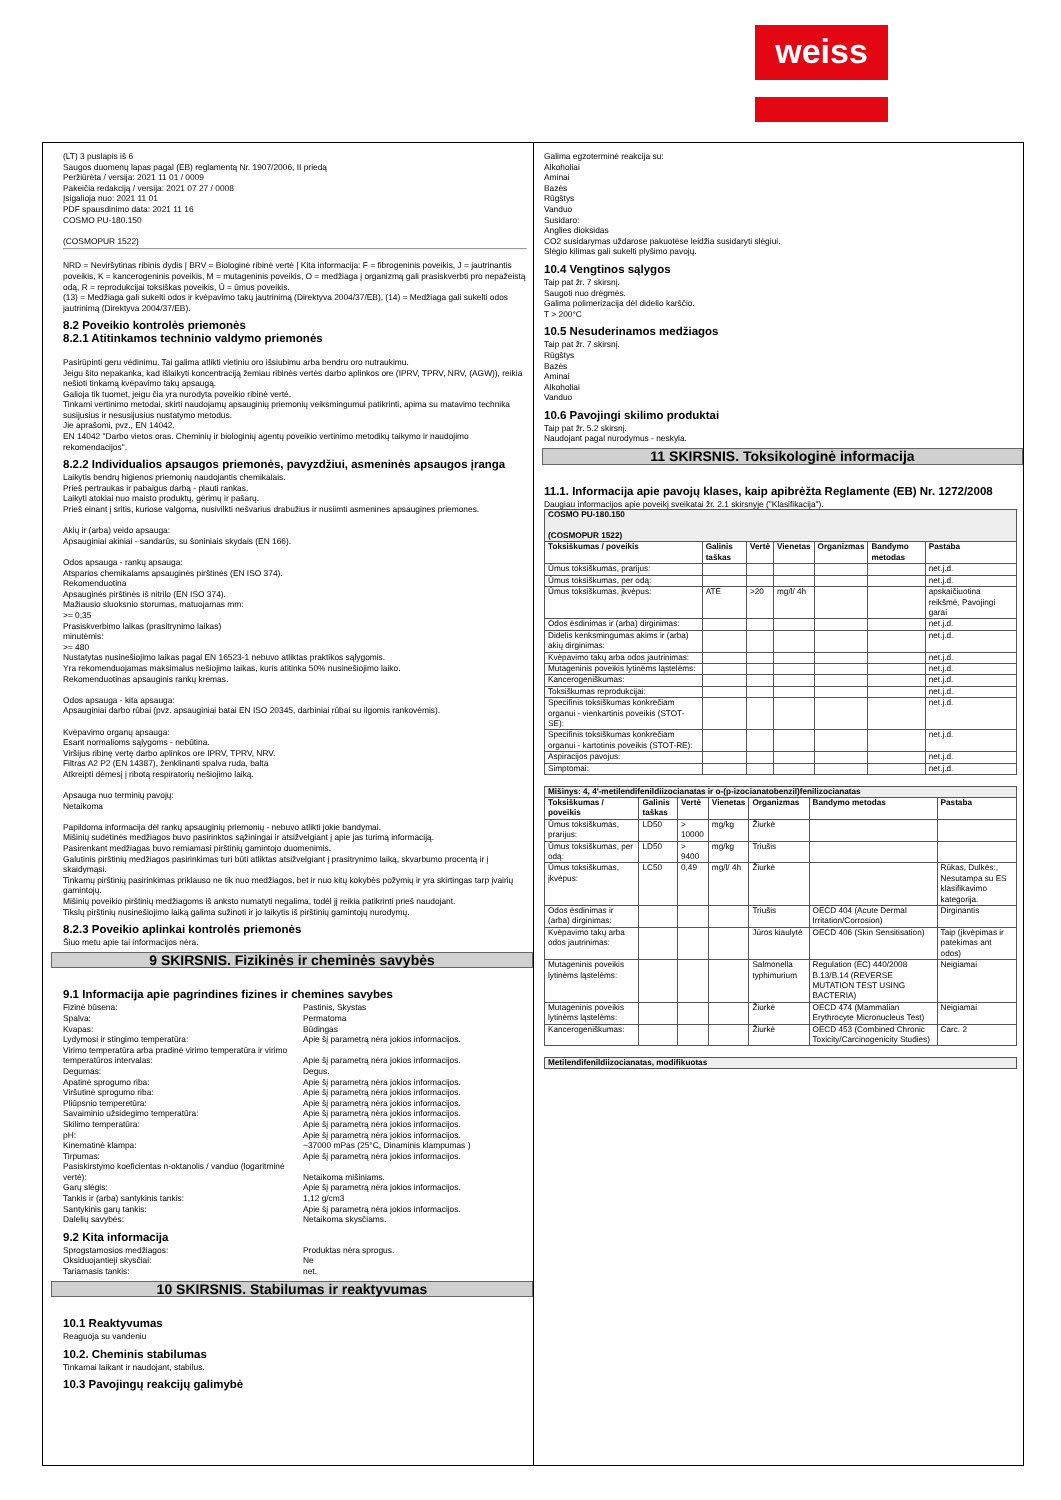weiss
(LT) 3 puslapis iš 6
Saugos duomenų lapas pagal (EB) reglamentą Nr. 1907/2006, II priedą
Peržiūrėta / versija: 2021 11 01 / 0009
Pakeičia redakciją / versija: 2021 07 27 / 0008
Įsigalioja nuo: 2021 11 01
PDF spausdinimo data: 2021 11 16
COSMO PU-180.150
(COSMOPUR 1522)
NRD = Neviršytinas ribinis dydis | BRV = Biologinė ribinė vertė | Kita informacija: F = fibrogeninis poveikis, J = jautrinantis poveikis, K = kancerogeninis poveikis, M = mutageninis poveikis, O = medžiaga į organizmą gali prasiskverbti pro nepažeistą odą, R = reprodukcijai toksiškas poveikis, Ū = ūmus poveikis.
(13) = Medžiaga gali sukelti odos ir kvėpavimo takų jautrinimą (Direktyva 2004/37/EB), (14) = Medžiaga gali sukelti odos jautrinimą (Direktyva 2004/37/EB).
8.2 Poveikio kontrolės priemonės
8.2.1 Atitinkamos techninio valdymo priemonės
Pasirūpinti geru vėdinimu. Tai galima atlikti vietiniu oro išsiubimu arba bendru oro nutraukimu.
Jeigu šito nepakanka, kad išlaikyti koncentraciją žemiau ribinės vertės darbo aplinkos ore (IPRV, TPRV, NRV, (AGW)), reikia nešioti tinkamą kvėpavimo takų apsaugą.
Galioja tik tuomet, jeigu čia yra nurodyta poveikio ribinė vertė.
Tinkami vertinimo metodai, skirti naudojamų apsauginių priemonių veiksmingumui patikrinti, apima su matavimo technika susijusius ir nesusijusius nustatymo metodus.
Jie aprašomi, pvz., EN 14042.
EN 14042 "Darbo vietos oras. Cheminių ir biologinių agentų poveikio vertinimo metodikų taikymo ir naudojimo rekomendacijos".
8.2.2 Individualios apsaugos priemonės, pavyzdžiui, asmeninės apsaugos įranga
Laikytis bendrų higienos priemonių naudojantis chemikalais.
Prieš pertraukas ir pabaigus darbą - plauti rankas.
Laikyti atokiai nuo maisto produktų, gėrimų ir pašarų.
Prieš einant į sritis, kuriose valgoma, nusivilkti nešvarius drabužius ir nusiimti asmenines apsaugines priemones.
Akių ir (arba) veido apsauga:
Apsauginiai akiniai - sandarūs, su šoniniais skydais (EN 166).
Odos apsauga - rankų apsauga:
Atsparios chemikalams apsauginės pirštinės (EN ISO 374).
Rekomenduotina
Apsauginės pirštinės iš nitrilo (EN ISO 374).
Mažiausio sluoksnio storumas, matuojamas mm:
>= 0,35
Prasiskverbimo laikas (prasitrynimo laikas)
minutėmis:
>= 480
Nustatytas nusinešiojimo laikas pagal EN 16523-1 nebuvo atliktas praktikos sąlygomis.
Yra rekomenduojamas maksimalus nešiojimo laikas, kuris atitinka 50% nusinešiojimo laiko.
Rekomenduotinas apsauginis rankų kremas.
Odos apsauga - kita apsauga:
Apsauginiai darbo rūbai (pvz. apsauginiai batai EN ISO 20345, darbiniai rūbai su ilgomis rankovėmis).
Kvėpavimo organų apsauga:
Esant normalioms sąlygoms - nebūtina.
Viršijus ribinę vertę darbo aplinkos ore IPRV, TPRV, NRV.
Filtras A2 P2 (EN 14387), ženklinanti spalva ruda, balta
Atkreipti dėmesį į ribotą respiratorių nešiojimo laiką.
Apsauga nuo terminių pavojų:
Netaikoma
Papildoma informacija dėl rankų apsauginių priemonių - nebuvo atlikti jokie bandymai.
Mišinių sudėtinės medžiagos buvo pasirinktos sąžiningai ir atsižvelgiant į apie jas turimą informaciją.
Pasirenkant medžiagas buvo remiamasi pirštinių gamintojo duomenimis.
Galutinis pirštinių medžiagos pasirinkimas turi būti atliktas atsižvelgiant į prasitrynimo laiką, skvarbumo procentą ir į skaidymąsi.
Tinkamų pirštinių pasirinkimas priklauso ne tik nuo medžiagos, bet ir nuo kitų kokybės požymių ir yra skirtingas tarp įvairių gamintojų.
Mišinių poveikio pirštinių medžiagoms iš anksto numatyti negalima, todėl jį reikia patikrinti prieš naudojant.
Tikslų pirštinių nusinešiojimo laiką galima sužinoti ir jo laikytis iš pirštinių gamintojų nurodymų.
8.2.3 Poveikio aplinkai kontrolės priemonės
Šiuo metu apie tai informacijos nėra.
9 SKIRSNIS. Fizikinės ir cheminės savybės
9.1 Informacija apie pagrindines fizines ir chemines savybes
Fizinė būsena: Pastinis, Skystas Spalva: Permatoma Kvapas: Būdingas Lydymosi ir stingimo temperatūra: Apie šį parametrą nėra jokios informacijos. Virimo temperatūra arba pradinė virimo temperatūra ir virimo temperatūros intervalas:
Apie šį parametrą nėra jokios informacijos. Degumas: Degus. Apatinė sprogumo riba: Apie šį parametrą nėra jokios informacijos. Viršutinė sprogumo riba: Apie šį parametrą nėra jokios informacijos. Pliūpsnio temperetūra: Apie šį parametrą nėra jokios informacijos. Savaiminio užsidegimo temperatūra: Apie šį parametrą nėra jokios informacijos. Skilimo temperatūra: Apie šį parametrą nėra jokios informacijos. pH: Apie šį parametrą nėra jokios informacijos. Kinematinė klampa: ~37000 mPas (25°C, Dinaminis klampumas ) Tirpumas: Apie šį parametrą nėra jokios informacijos. Pasiskirstymo koeficientas n-oktanolis / vanduo (logaritminė vertė):
Netaikoma mišiniams. Garų slėgis: Apie šį parametrą nėra jokios informacijos. Tankis ir (arba) santykinis tankis: 1,12 g/cm3 Santykinis garų tankis: Apie šį parametrą nėra jokios informacijos. Dalelių savybės: Netaikoma skysčiams.
9.2 Kita informacija
Sprogstamosios medžiagos: Produktas nėra sprogus. Oksiduojantieji skysčiai: Ne Tariamasis tankis: net.
10 SKIRSNIS. Stabilumas ir reaktyvumas
10.1 Reaktyvumas
Reaguoja su vandeniu
10.2. Cheminis stabilumas
Tinkamai laikant ir naudojant, stabilus.
10.3 Pavojingų reakcijų galimybė
Galima egzoterminė reakcija su:
Alkoholiai
Aminai
Bazės
Rūgštys
Vanduo
Susidaro:
Anglies dioksidas
CO2 susidarymas uždarose pakuotėse leidžia susidaryti slėgiui.
Slėgio kilimas gali sukelti plyšimo pavojų.
10.4 Vengtinos sąlygos
Taip pat žr. 7 skirsnį.
Saugoti nuo drėgmės.
Galima polimerizacija dėl didelio karščio.
T > 200°C
10.5 Nesuderinamos medžiagos
Taip pat žr. 7 skirsnį.
Rūgštys
Bazės
Aminai
Alkoholiai
Vanduo
10.6 Pavojingi skilimo produktai
Taip pat žr. 5.2 skirsnį.
Naudojant pagal nurodymus - neskyla.
11 SKIRSNIS. Toksikologinė informacija
11.1. Informacija apie pavojų klases, kaip apibrėžta Reglamente (EB) Nr. 1272/2008
Daugiau informacijos apie poveikį sveikatai žr. 2.1 skirsnyje ("Klasifikacija").
| COSMO PU-180.150 (COSMOPUR 1522) | | | | | | |
| --- | --- | --- | --- | --- | --- | --- |
| Toksiškumas / poveikis | Galinis taškas | Vertė | Vienetas | Organizmas | Bandymo metodas | Pastaba |
| Ūmus toksiškumas, prarijus: | | | | | | net.j.d. |
| Ūmus toksiškumas, per odą: | | | | | | net.j.d. |
| Ūmus toksiškumas, įkvėpus: | ATE | >20 | mg/l/ 4h | | | apskaičiuotina reikšmė, Pavojingi garai |
| Odos ėsdinimas ir (arba) dirginimas: | | | | | | net.j.d. |
| Didelis kenksmingumas akims ir (arba) akių dirginimas: | | | | | | net.j.d. |
| Kvėpavimo takų arba odos jautrinimas: | | | | | | net.j.d. |
| Mutageninis poveikis lytinėms ląstelėms: | | | | | | net.j.d. |
| Kancerogeniškumas: | | | | | | net.j.d. |
| Toksiškumas reprodukcijai: | | | | | | net.j.d. |
| Specifinis toksiškumas konkrečiam organui - vienkartinis poveikis (STOT-SE): | | | | | | net.j.d. |
| Specifinis toksiškumas konkrečiam organui - kartotinis poveikis (STOT-RE): | | | | | | net.j.d. |
| Aspiracijos pavojus: | | | | | | net.j.d. |
| Simptomai: | | | | | | net.j.d. |
| Mišinys: 4, 4'-metilendifenildiizocianatas ir o-(p-izocianatobenzil)fenilizocianatas | | | | | | |
| --- | --- | --- | --- | --- | --- | --- |
| Toksiškumas / poveikis | Galinis taškas | Vertė | Vienetas | Organizmas | Bandymo metodas | Pastaba |
| Ūmus toksiškumas, prarijus: | LD50 | > 10000 | mg/kg | Žiurkė | | |
| Ūmus toksiškumas, per odą: | LD50 | > 9400 | mg/kg | Triušis | | |
| Ūmus toksiškumas, įkvėpus: | LC50 | 0,49 | mg/l/ 4h | Žiurkė | | Rūkas, Dulkės:, Nesutampa su ES klasifikavimo kategorija. |
| Odos ėsdinimas ir (arba) dirginimas: | | | | Triušis | OECD 404 (Acute Dermal Irritation/Corrosion) | Dirginantis |
| Kvėpavimo takų arba odos jautrinimas: | | | | Jūros kiaulytė | OECD 406 (Skin Sensitisation) | Taip (įkvėpimas ir patekimas ant odos) |
| Mutageninis poveikis lytinėms ląstelėms: | | | | Salmonella typhimurium | Regulation (EC) 440/2008 B.13/B.14 (REVERSE MUTATION TEST USING BACTERIA) | Neigiamai |
| Mutageninis poveikis lytinėms ląstelėms: | | | | Žiurkė | OECD 474 (Mammalian Erythrocyte Micronucleus Test) | Neigiamai |
| Kancerogeniškumas: | | | | Žiurkė | OECD 453 (Combined Chronic Toxicity/Carcinogenicity Studies) | Carc. 2 |
| Metilendifenildiizocianatas, modifikuotas |
| --- |